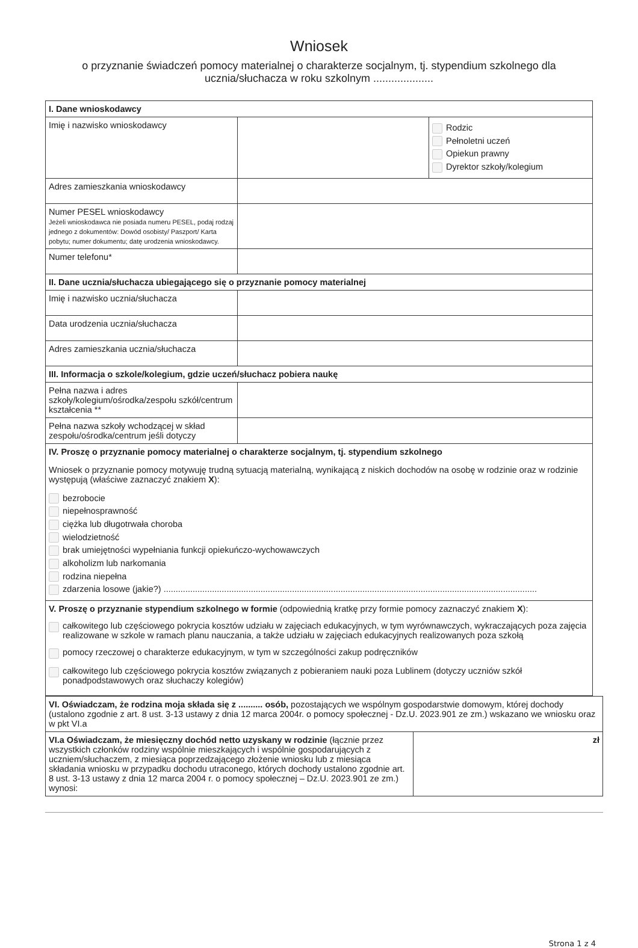Wniosek
o przyznanie świadczeń pomocy materialnej o charakterze socjalnym, tj. stypendium szkolnego dla ucznia/słuchacza w roku szkolnym ....................
| I. Dane wnioskodawcy | | |
| Imię i nazwisko wnioskodawcy | | Rodzic Pełnoletni uczeń Opiekun prawny Dyrektor szkoły/kolegium |
| Adres zamieszkania wnioskodawcy | | |
| Numer PESEL wnioskodawcy Jeżeli wnioskodawca nie posiada numeru PESEL, podaj rodzaj jednego z dokumentów: Dowód osobisty/ Paszport/ Karta pobytu; numer dokumentu; datę urodzenia wnioskodawcy. | | |
| Numer telefonu* | | |
| II. Dane ucznia/słuchacza ubiegającego się o przyznanie pomocy materialnej | | |
| Imię i nazwisko ucznia/słuchacza | | |
| Data urodzenia ucznia/słuchacza | | |
| Adres zamieszkania ucznia/słuchacza | | |
| III. Informacja o szkole/kolegium, gdzie uczeń/słuchacz pobiera naukę | | |
| Pełna nazwa i adres szkoły/kolegium/ośrodka/zespołu szkół/centrum kształcenia ** | | |
| Pełna nazwa szkoły wchodzącej w skład zespołu/ośrodka/centrum jeśli dotyczy | | |
| IV. Proszę o przyznanie pomocy materialnej o charakterze socjalnym, tj. stypendium szkolnego Wniosek o przyznanie pomocy motywuję trudną sytuacją materialną, wynikającą z niskich dochodów na osobę w rodzinie oraz w rodzinie występują (właściwe zaznaczyć znakiem X ): bezrobocie niepełnosprawność ciężka lub długotrwała choroba wielodzietność brak umiejętności wypełniania funkcji opiekuńczo-wychowawczych alkoholizm lub narkomania rodzina niepełna zdarzenia losowe (jakie?) .......................................................................................................................................................... | | |
| V. Proszę o przyznanie stypendium szkolnego w formie (odpowiednią kratkę przy formie pomocy zaznaczyć znakiem X ): całkowitego lub częściowego pokrycia kosztów udziału w zajęciach edukacyjnych, w tym wyrównawczych, wykraczających poza zajęcia realizowane w szkole w ramach planu nauczania, a także udziału w zajęciach edukacyjnych realizowanych poza szkołą pomocy rzeczowej o charakterze edukacyjnym, w tym w szczególności zakup podręczników całkowitego lub częściowego pokrycia kosztów związanych z pobieraniem nauki poza Lublinem (dotyczy uczniów szkół ponadpodstawowych oraz słuchaczy kolegiów) | | |
| VI. Oświadczam, że rodzina moja składa się z .......... osób, pozostających we wspólnym gospodarstwie domowym, której dochody (ustalono zgodnie z art. 8 ust. 3-13 ustawy z dnia 12 marca 2004r. o pomocy społecznej - Dz.U. 2023.901 ze zm.) wskazano we wniosku oraz w pkt VI.a | |
| VI.a Oświadczam, że miesięczny dochód netto uzyskany w rodzinie (łącznie przez wszystkich członków rodziny wspólnie mieszkających i wspólnie gospodarujących z uczniem/słuchaczem, z miesiąca poprzedzającego złożenie wniosku lub z miesiąca składania wniosku w przypadku dochodu utraconego, których dochody ustalono zgodnie art. 8 ust. 3-13 ustawy z dnia 12 marca 2004 r. o pomocy społecznej – Dz.U. 2023.901 ze zm.) wynosi: | zł |
Strona 1 z 4